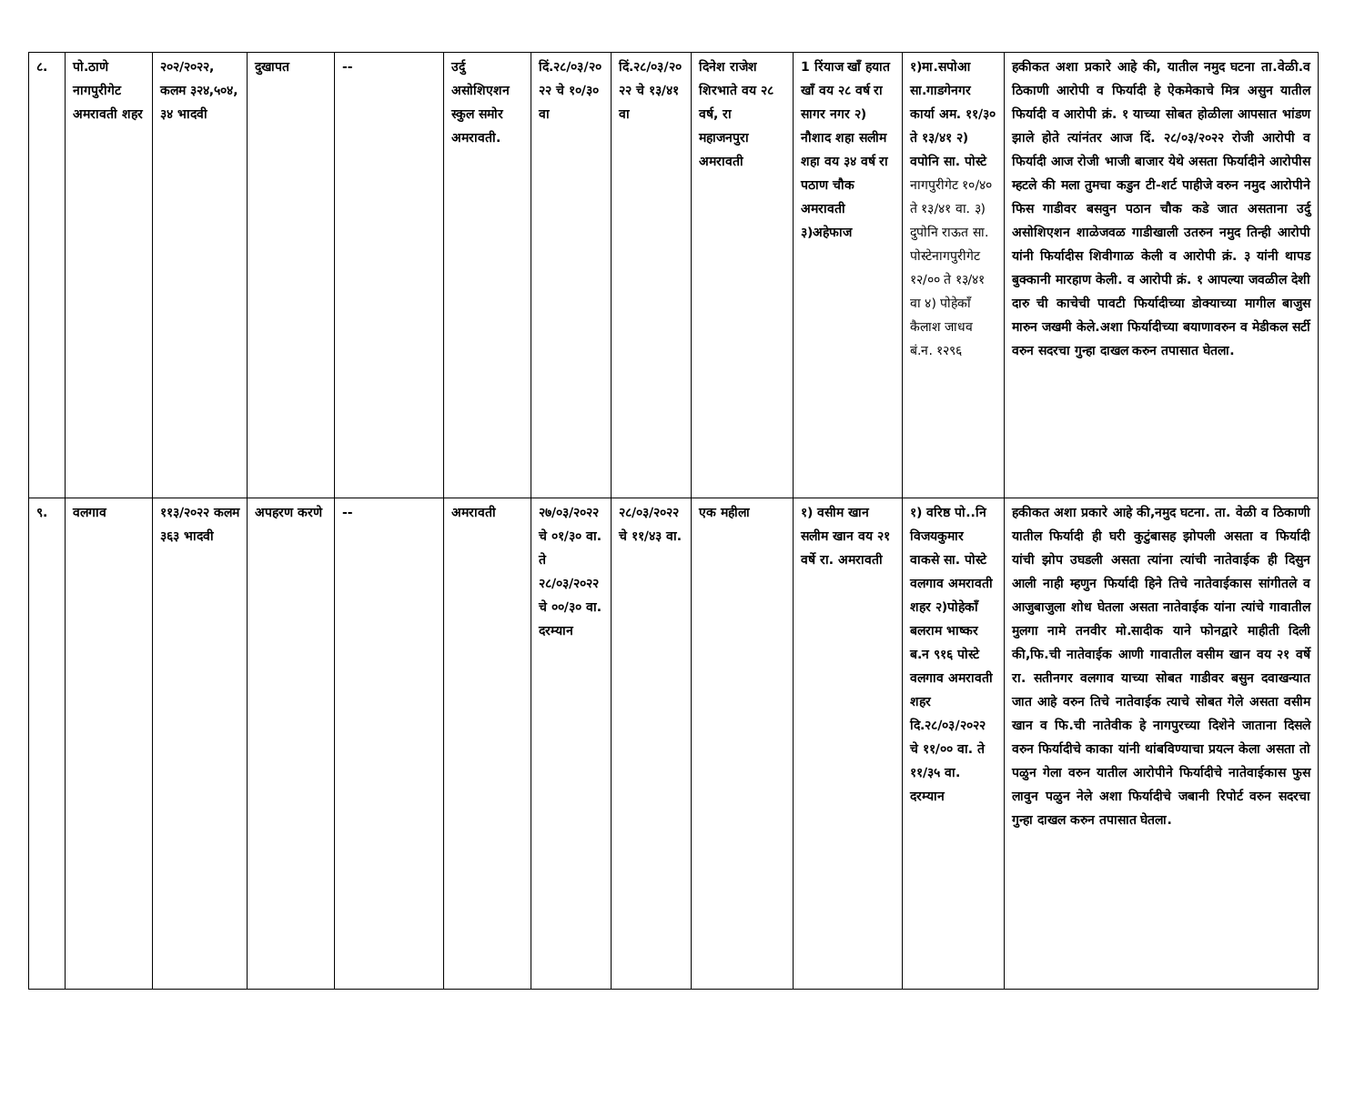| ८. | पो.ठाणे नागपुरीगेट अमरावती शहर | २०२/२०२२, कलम ३२४,५०४, ३४ भादवी | दुखापत | -- | उर्दु असोशिएशन स्कुल समोर अमरावती. | दिं.२८/०३/२०२२ चे १०/३० वा | दिं.२८/०३/२०२२ चे १३/४१ वा | दिनेश राजेश शिरभाते वय २८ वर्ष, रा महाजनपुरा अमरावती | 1 रिंयाज खाँ हयात खाँ वय २८ वर्ष रा सागर नगर २) नौशाद शहा सलीम शहा वय ३४ वर्ष रा पठाण चौक अमरावती ३)अहेफाज | १)मा.सपोआ सा.गाडगेनगर कार्या अम. ११/३० ते १३/४१ २) वपोनि सा. पोस्टे नागपुरीगेट १०/४० ते १३/४१ वा. ३) दुपोनि राऊत सा. पोस्टेनागपुरीगेट १२/०० ते १३/४१ वा ४) पोहेकाँ कैलाश जाधव बं.न. १२९६ | हकीकत अशा प्रकारे आहे की, यातील नमुद घटना ता.वेळी.व ठिकाणी आरोपी व फिर्यादी हे ऐकमेकाचे मित्र असुन यातील फिर्यादी व आरोपी क्रं. १ याच्या सोबत होळीला आपसात भांडण झाले होते त्यांनंतर आज दिं. २८/०३/२०२२ रोजी आरोपी व फिर्यादी आज रोजी भाजी बाजार येथे असता फिर्यादीने आरोपीस म्हटले की मला तुमचा कडुन टी-शर्ट पाहीजे वरुन नमुद आरोपीने फिस गाडीवर बसवुन पठान चौक कडे जात असताना उर्दु असोशिएशन शाळेजवळ गाडीखाली उतरुन नमुद तिन्ही आरोपी यांनी फिर्यादीस शिवीगाळ केली व आरोपी क्रं. ३ यांनी थापड बुक्कानी मारहाण केली. व आरोपी क्रं. १ आपल्या जवळील देशी दारु ची काचेची पावटी फिर्यादीच्या डोक्याच्या मागील बाजुस मारुन जखमी केले.अशा फिर्यादीच्या बयाणावरुन व मेडीकल सर्टी वरुन सदरचा गुन्हा दाखल करुन तपासात घेतला. |
| ९. | वलगाव | ११३/२०२२ कलम ३६३ भादवी | अपहरण करणे | -- | अमरावती | २७/०३/२०२२ चे ०१/३० वा. ते २८/०३/२०२२ चे ००/३० वा. दरम्यान | २८/०३/२०२२ चे ११/४३ वा. | एक महीला | १) वसीम खान सलीम खान वय २१ वर्षे रा. अमरावती | १) वरिष्ठ पो..नि विजयकुमार वाकसे सा. पोस्टे वलगाव अमरावती शहर २)पोहेकाँ बलराम भाष्कर ब.न ९१६ पोस्टे वलगाव अमरावती शहर दि.२८/०३/२०२२ चे ११/०० वा. ते ११/३५ वा. दरम्यान | हकीकत अशा प्रकारे आहे की,नमुद घटना. ता. वेळी व ठिकाणी यातील फिर्यादी ही घरी कुटुंबासह झोपली असता व फिर्यादी यांची झोप उघडली असता त्यांना त्यांची नातेवाईक ही दिसुन आली नाही म्हणुन फिर्यादी हिने तिचे नातेवाईकास सांगीतले व आजुबाजुला शोध घेतला असता नातेवाईक यांना त्यांचे गावातील मुलगा नामे तनवीर मो.सादीक याने फोनद्वारे माहीती दिली की,फि.ची नातेवाईक आणी गावातील वसीम खान वय २१ वर्षे रा. सतीनगर वलगाव याच्या सोबत गाडीवर बसुन दवाखन्यात जात आहे वरुन तिचे नातेवाईक त्याचे सोबत गेले असता वसीम खान व फि.ची नातेवीक हे नागपुरच्या दिशेने जाताना दिसले वरुन फिर्यादीचे काका यांनी थांबविण्याचा प्रयत्न केला असता तो पळुन गेला वरुन यातील आरोपीने फिर्यादीचे नातेवाईकास फुस लावुन पळुन नेले अशा फिर्यादीचे जबानी रिपोर्ट वरुन सदरचा गुन्हा दाखल करुन तपासात घेतला. |